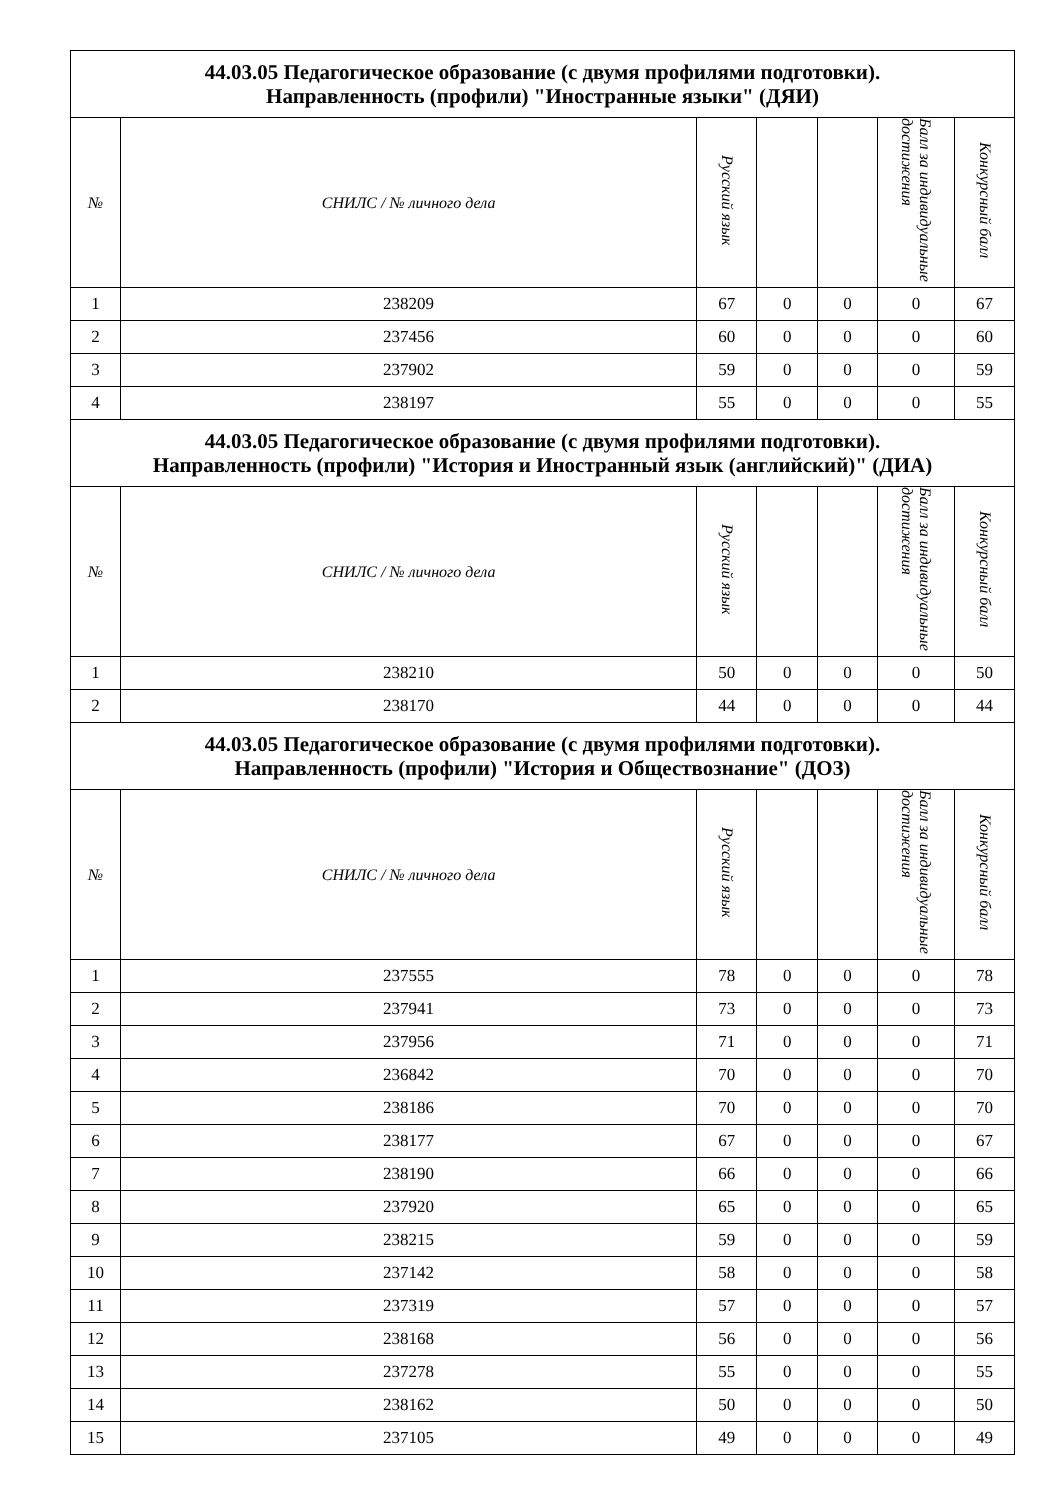| 44.03.05 Педагогическое образование (с двумя профилями подготовки). Направленность (профили) "Иностранные языки" (ДЯИ) | | | | | | |
| --- | --- | --- | --- | --- | --- | --- |
| № | СНИЛС / № личного дела | Русский язык | | | Балл за индивидуальные достижения | Конкурсный балл |
| 1 | 238209 | 67 | 0 | 0 | 0 | 67 |
| 2 | 237456 | 60 | 0 | 0 | 0 | 60 |
| 3 | 237902 | 59 | 0 | 0 | 0 | 59 |
| 4 | 238197 | 55 | 0 | 0 | 0 | 55 |
| 44.03.05 Педагогическое образование (с двумя профилями подготовки). Направленность (профили) "История и Иностранный язык (английский)" (ДИА) | | | | | | |
| № | СНИЛС / № личного дела | Русский язык | | | Балл за индивидуальные достижения | Конкурсный балл |
| 1 | 238210 | 50 | 0 | 0 | 0 | 50 |
| 2 | 238170 | 44 | 0 | 0 | 0 | 44 |
| 44.03.05 Педагогическое образование (с двумя профилями подготовки). Направленность (профили) "История и Обществознание" (ДОЗ) | | | | | | |
| № | СНИЛС / № личного дела | Русский язык | | | Балл за индивидуальные достижения | Конкурсный балл |
| 1 | 237555 | 78 | 0 | 0 | 0 | 78 |
| 2 | 237941 | 73 | 0 | 0 | 0 | 73 |
| 3 | 237956 | 71 | 0 | 0 | 0 | 71 |
| 4 | 236842 | 70 | 0 | 0 | 0 | 70 |
| 5 | 238186 | 70 | 0 | 0 | 0 | 70 |
| 6 | 238177 | 67 | 0 | 0 | 0 | 67 |
| 7 | 238190 | 66 | 0 | 0 | 0 | 66 |
| 8 | 237920 | 65 | 0 | 0 | 0 | 65 |
| 9 | 238215 | 59 | 0 | 0 | 0 | 59 |
| 10 | 237142 | 58 | 0 | 0 | 0 | 58 |
| 11 | 237319 | 57 | 0 | 0 | 0 | 57 |
| 12 | 238168 | 56 | 0 | 0 | 0 | 56 |
| 13 | 237278 | 55 | 0 | 0 | 0 | 55 |
| 14 | 238162 | 50 | 0 | 0 | 0 | 50 |
| 15 | 237105 | 49 | 0 | 0 | 0 | 49 |